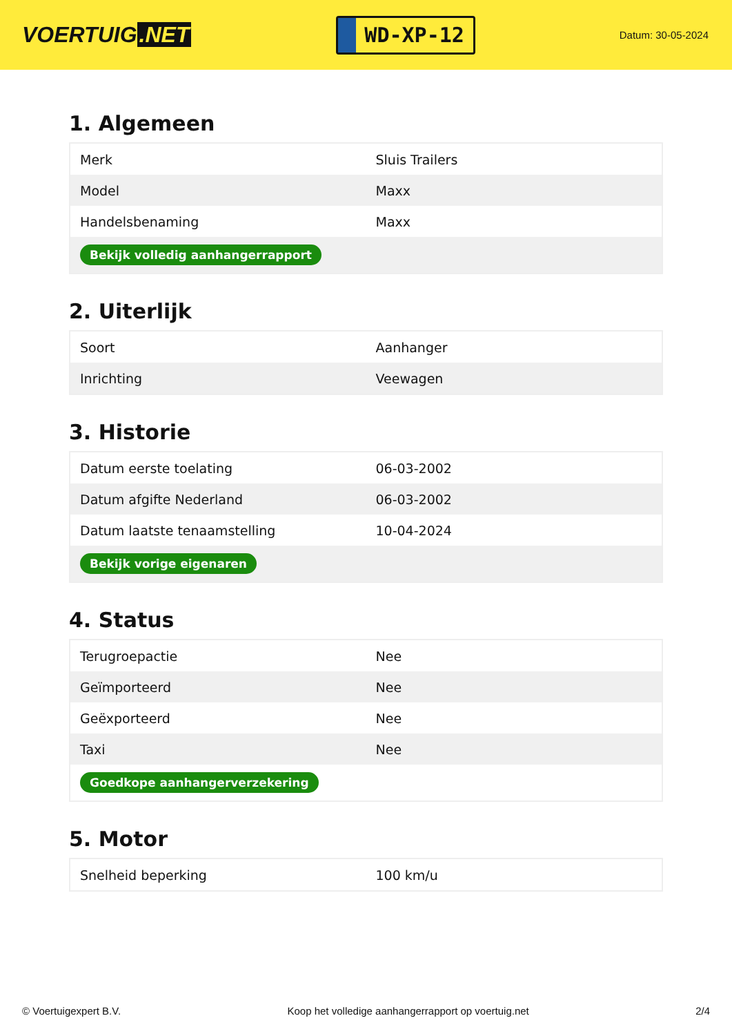VOERTUIG.NET
WD-XP-12
Datum: 30-05-2024
1. Algemeen
| Merk | Sluis Trailers |
| Model | Maxx |
| Handelsbenaming | Maxx |
| Bekijk volledig aanhangerrapport | |
2. Uiterlijk
| Soort | Aanhanger |
| Inrichting | Veewagen |
3. Historie
| Datum eerste toelating | 06-03-2002 |
| Datum afgifte Nederland | 06-03-2002 |
| Datum laatste tenaamstelling | 10-04-2024 |
| Bekijk vorige eigenaren | |
4. Status
| Terugroepactie | Nee |
| Geïmporteerd | Nee |
| Geëxporteerd | Nee |
| Taxi | Nee |
| Goedkope aanhangerverzekering | |
5. Motor
| Snelheid beperking | 100 km/u |
© Voertuigexpert B.V. Koop het volledige aanhangerrapport op voertuig.net 2/4